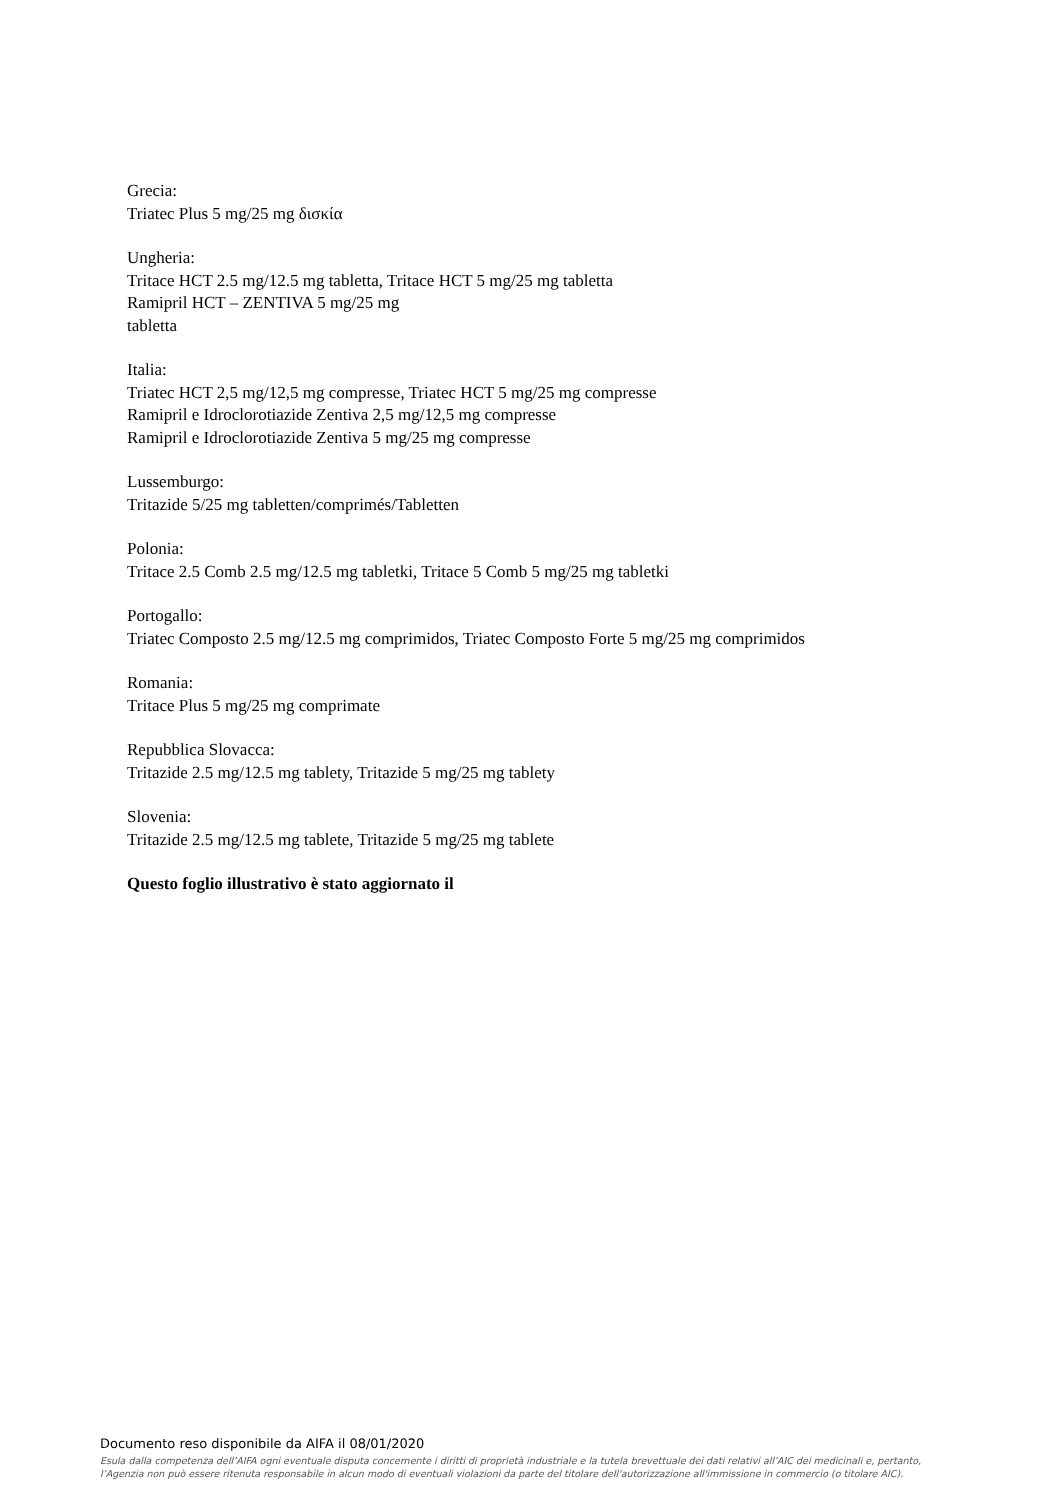Grecia:
Triatec Plus 5 mg/25 mg δισκία
Ungheria:
Tritace HCT 2.5 mg/12.5 mg tabletta, Tritace HCT 5 mg/25 mg tabletta
Ramipril HCT – ZENTIVA 5 mg/25 mg
tabletta
Italia:
Triatec HCT 2,5 mg/12,5 mg compresse, Triatec HCT 5 mg/25 mg compresse
Ramipril e Idroclorotiazide Zentiva 2,5 mg/12,5 mg compresse
Ramipril e Idroclorotiazide Zentiva 5 mg/25 mg compresse
Lussemburgo:
Tritazide 5/25 mg tabletten/comprimés/Tabletten
Polonia:
Tritace 2.5 Comb 2.5 mg/12.5 mg tabletki, Tritace 5 Comb 5 mg/25 mg tabletki
Portogallo:
Triatec Composto 2.5 mg/12.5 mg comprimidos, Triatec Composto Forte 5 mg/25 mg comprimidos
Romania:
Tritace Plus 5 mg/25 mg comprimate
Repubblica Slovacca:
Tritazide 2.5 mg/12.5 mg tablety, Tritazide 5 mg/25 mg tablety
Slovenia:
Tritazide 2.5 mg/12.5 mg tablete, Tritazide 5 mg/25 mg tablete
Questo foglio illustrativo è stato aggiornato il
Documento reso disponibile da AIFA il 08/01/2020
Esula dalla competenza dell’AIFA ogni eventuale disputa concernente i diritti di proprietà industriale e la tutela brevettuale dei dati relativi all’AIC dei medicinali e, pertanto, l’Agenzia non può essere ritenuta responsabile in alcun modo di eventuali violazioni da parte del titolare dell'autorizzazione all'immissione in commercio (o titolare AIC).